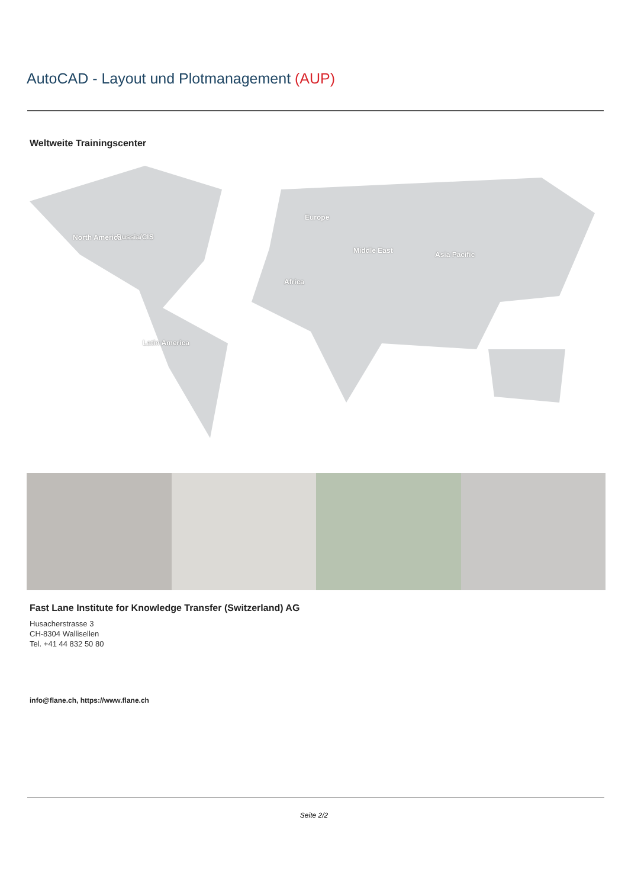AutoCAD - Layout und Plotmanagement (AUP)
Weltweite Trainingscenter
Russia/CIS
Europe
North America
Middle East Asia Pacific
Africa
Latin America
Fast Lane Institute for Knowledge Transfer (Switzerland) AG
Husacherstrasse 3
CH-8304 Wallisellen
Tel. +41 44 832 50 80
info@flane.ch, https://www.flane.ch
Seite 2/2